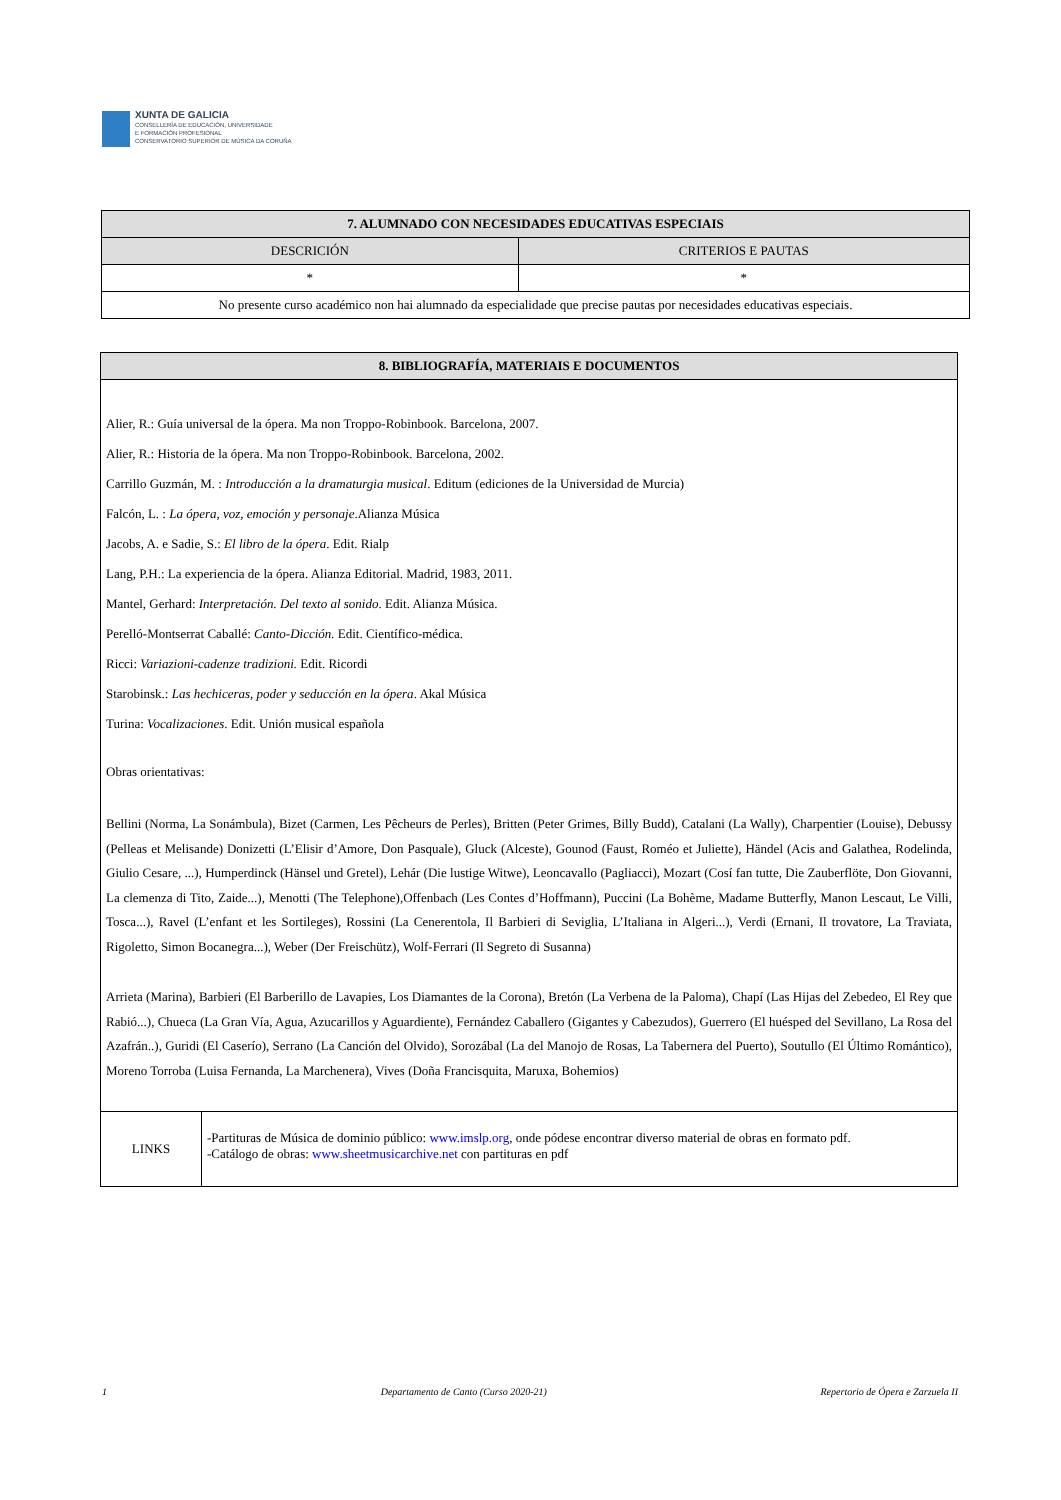XUNTA DE GALICIA
CONSELLERÍA DE EDUCACIÓN, UNIVERSIDADE
E FORMACIÓN PROFESIONAL
CONSERVATORIO SUPERIOR DE MÚSICA DA CORUÑA
| 7. ALUMNADO CON NECESIDADES EDUCATIVAS ESPECIAIS | |
| --- | --- |
| DESCRICIÓN | CRITERIOS E PAUTAS |
| * | * |
| No presente curso académico non hai alumnado da especialidade que precise pautas por necesidades educativas especiais. | |
| 8. BIBLIOGRAFÍA, MATERIAIS E DOCUMENTOS | |
| --- | --- |
| Alier, R.: Guía universal de la ópera. Ma non Troppo-Robinbook. Barcelona, 2007. Alier, R.: Historia de la ópera. Ma non Troppo-Robinbook. Barcelona, 2002. Carrillo Guzmán, M. : Introducción a la dramaturgia musical . Editum (ediciones de la Universidad de Murcia) Falcón, L. : La ópera, voz, emoción y personaje .Alianza Música Jacobs, A. e Sadie, S.: El libro de la ópera . Edit. Rialp Lang, P.H.: La experiencia de la ópera. Alianza Editorial. Madrid, 1983, 2011. Mantel, Gerhard: Interpretación. Del texto al sonido . Edit. Alianza Música. Perelló-Montserrat Caballé: Canto-Dicción. Edit. Científico-médica. Ricci: Variazioni-cadenze tradizioni. Edit. Ricordi Starobinsk.: Las hechiceras, poder y seducción en la ópera . Akal Música Turina: Vocalizaciones . Edit. Unión musical española Obras orientativas: Bellini (Norma, La Sonámbula), Bizet (Carmen, Les Pêcheurs de Perles), Britten (Peter Grimes, Billy Budd), Catalani (La Wally), Charpentier (Louise), Debussy (Pelleas et Melisande) Donizetti (L’Elisir d’Amore, Don Pasquale), Gluck (Alceste), Gounod (Faust, Roméo et Juliette), Händel (Acis and Galathea, Rodelinda, Giulio Cesare, ...), Humperdinck (Hänsel und Gretel), Lehár (Die lustige Witwe), Leoncavallo (Pagliacci), Mozart (Cosí fan tutte, Die Zauberflöte, Don Giovanni, La clemenza di Tito, Zaide...), Menotti (The Telephone),Offenbach (Les Contes d’Hoffmann), Puccini (La Bohème, Madame Butterfly, Manon Lescaut, Le Villi, Tosca...), Ravel (L’enfant et les Sortileges), Rossini (La Cenerentola, Il Barbieri di Seviglia, L’Italiana in Algeri...), Verdi (Ernani, Il trovatore, La Traviata, Rigoletto, Simon Bocanegra...), Weber (Der Freischütz), Wolf-Ferrari (Il Segreto di Susanna) Arrieta (Marina), Barbieri (El Barberillo de Lavapies, Los Diamantes de la Corona), Bretón (La Verbena de la Paloma), Chapí (Las Hijas del Zebedeo, El Rey que Rabió...), Chueca (La Gran Vía, Agua, Azucarillos y Aguardiente), Fernández Caballero (Gigantes y Cabezudos), Guerrero (El huésped del Sevillano, La Rosa del Azafrán..), Guridi (El Caserío), Serrano (La Canción del Olvido), Sorozábal (La del Manojo de Rosas, La Tabernera del Puerto), Soutullo (El Último Romántico), Moreno Torroba (Luisa Fernanda, La Marchenera), Vives (Doña Francisquita, Maruxa, Bohemios) | |
| LINKS | -Partituras de Música de dominio público: www.imslp.org , onde pódese encontrar diverso material de obras en formato pdf. -Catálogo de obras: www.sheetmusicarchive.net con partituras en pdf |
1 Departamento de Canto (Curso 2020-21) Repertorio de Ópera e Zarzuela II